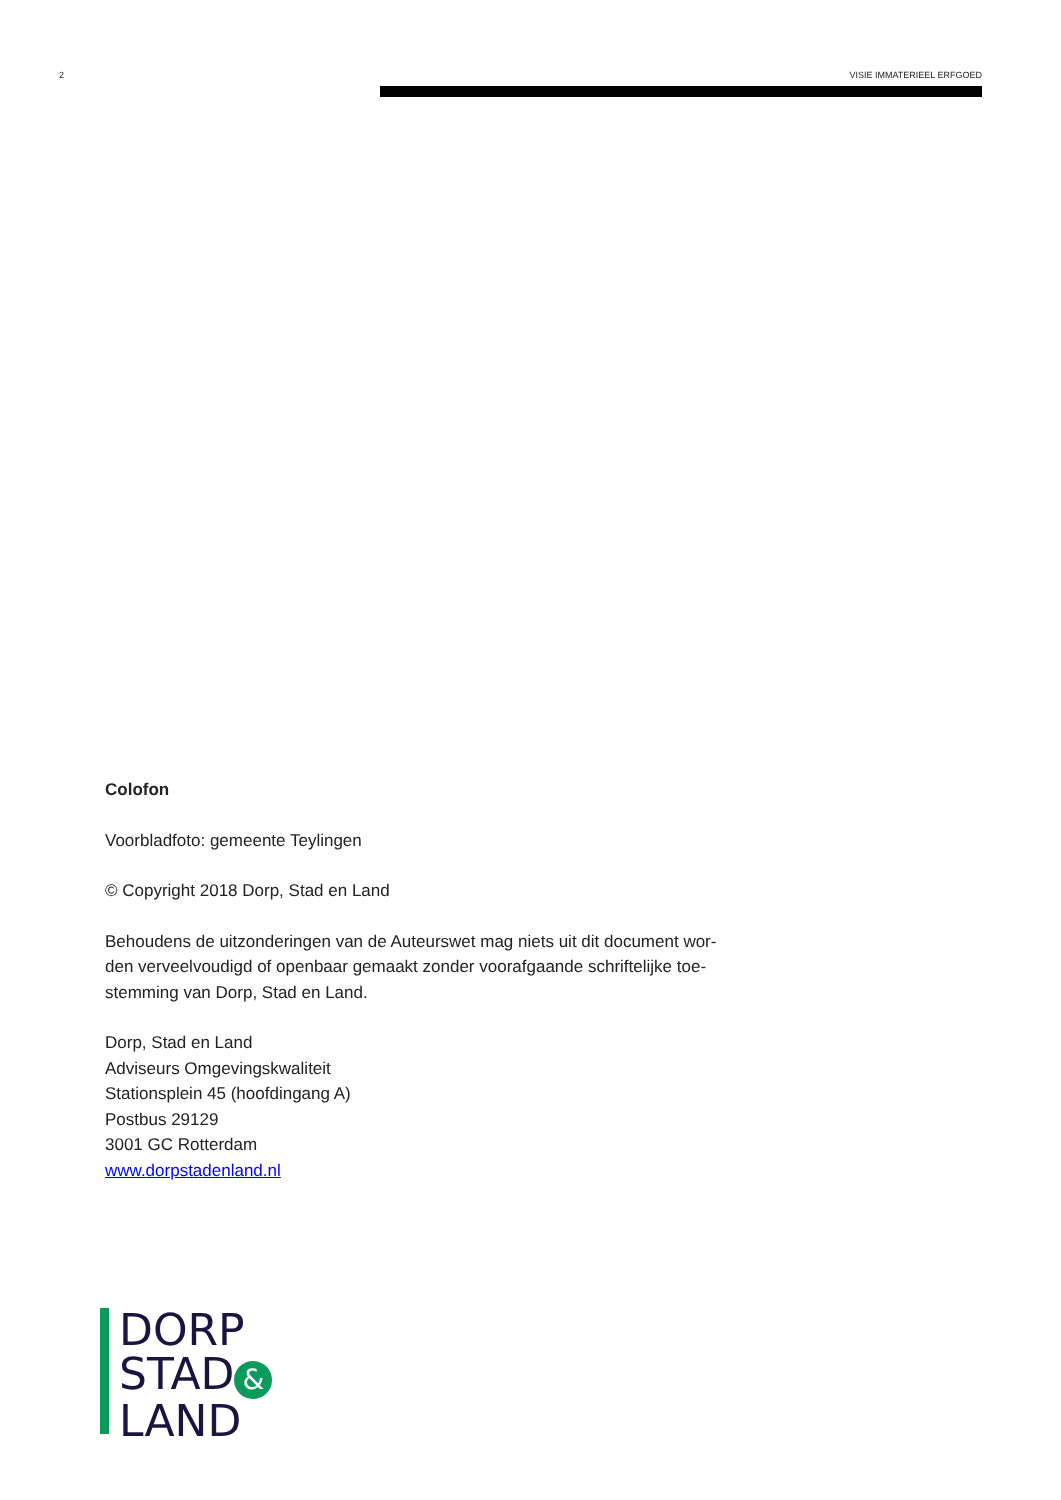2 VISIE IMMATERIEEL ERFGOED
Colofon
Voorbladfoto: gemeente Teylingen
© Copyright 2018 Dorp, Stad en Land
Behoudens de uitzonderingen van de Auteurswet mag niets uit dit document wor-
den verveelvoudigd of openbaar gemaakt zonder voorafgaande schriftelijke toe-
stemming van Dorp, Stad en Land.
Dorp, Stad en Land
Adviseurs Omgevingskwaliteit
Stationsplein 45 (hoofdingang A)
Postbus 29129
3001 GC Rotterdam
www.dorpstadenland.nl
DORP
STAD &
LAND